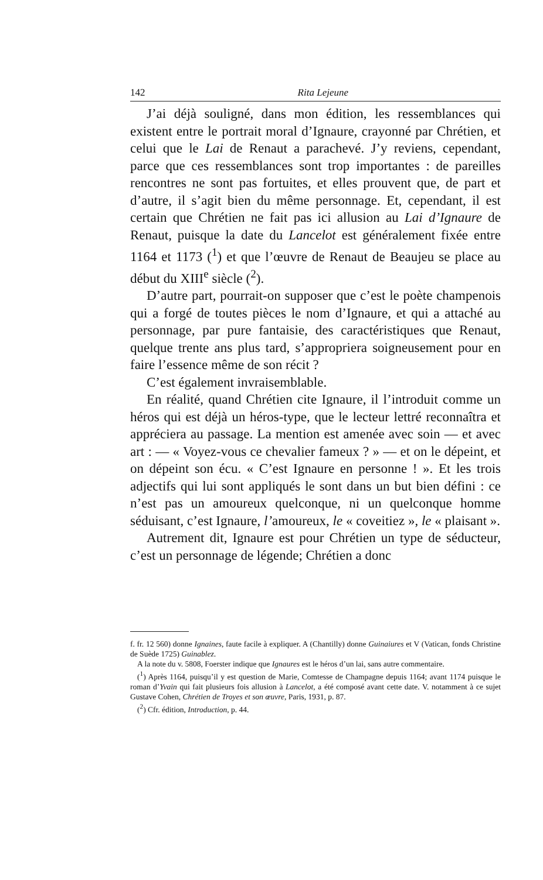142 Rita Lejeune
J’ai déjà souligné, dans mon édition, les ressemblances qui existent entre le portrait moral d’Ignaure, crayonné par Chrétien, et celui que le Lai de Renaut a parachevé. J’y reviens, cependant, parce que ces ressemblances sont trop importantes : de pareilles rencontres ne sont pas fortuites, et elles prouvent que, de part et d’autre, il s’agit bien du même personnage. Et, cependant, il est certain que Chrétien ne fait pas ici allusion au Lai d’Ignaure de Renaut, puisque la date du Lancelot est généralement fixée entre 1164 et 1173 (<sup>1</sup>) et que l’œuvre de Renaut de Beaujeu se place au début du XIII<sup>e</sup> siècle (<sup>2</sup>).
D’autre part, pourrait-on supposer que c’est le poète champenois qui a forgé de toutes pièces le nom d’Ignaure, et qui a attaché au personnage, par pure fantaisie, des caractéristiques que Renaut, quelque trente ans plus tard, s’appropriera soigneusement pour en faire l’essence même de son récit ?
C’est également invraisemblable.
En réalité, quand Chrétien cite Ignaure, il l’introduit comme un héros qui est déjà un héros-type, que le lecteur lettré reconnaîtra et appréciera au passage. La mention est amenée avec soin — et avec art : — « Voyez-vous ce chevalier fameux ? » — et on le dépeint, et on dépeint son écu. « C’est Ignaure en personne ! ». Et les trois adjectifs qui lui sont appliqués le sont dans un but bien défini : ce n’est pas un amoureux quelconque, ni un quelconque homme séduisant, c’est Ignaure, l’amoureux, le « coveitiez », le « plaisant ».
Autrement dit, Ignaure est pour Chrétien un type de séducteur, c’est un personnage de légende; Chrétien a donc
f. fr. 12 560) donne Ignaines, faute facile à expliquer. A (Chantilly) donne Guinaiures et V (Vatican, fonds Christine de Suède 1725) Guinablez.
A la note du v. 5808, Foerster indique que Ignaures est le héros d’un lai, sans autre commentaire.
(<sup>1</sup>) Après 1164, puisqu’il y est question de Marie, Comtesse de Champagne depuis 1164; avant 1174 puisque le roman d’Yvain qui fait plusieurs fois allusion à Lancelot, a été composé avant cette date. V. notamment à ce sujet Gustave Cohen, Chrétien de Troyes et son œuvre, Paris, 1931, p. 87.
(<sup>2</sup>) Cfr. édition, Introduction, p. 44.